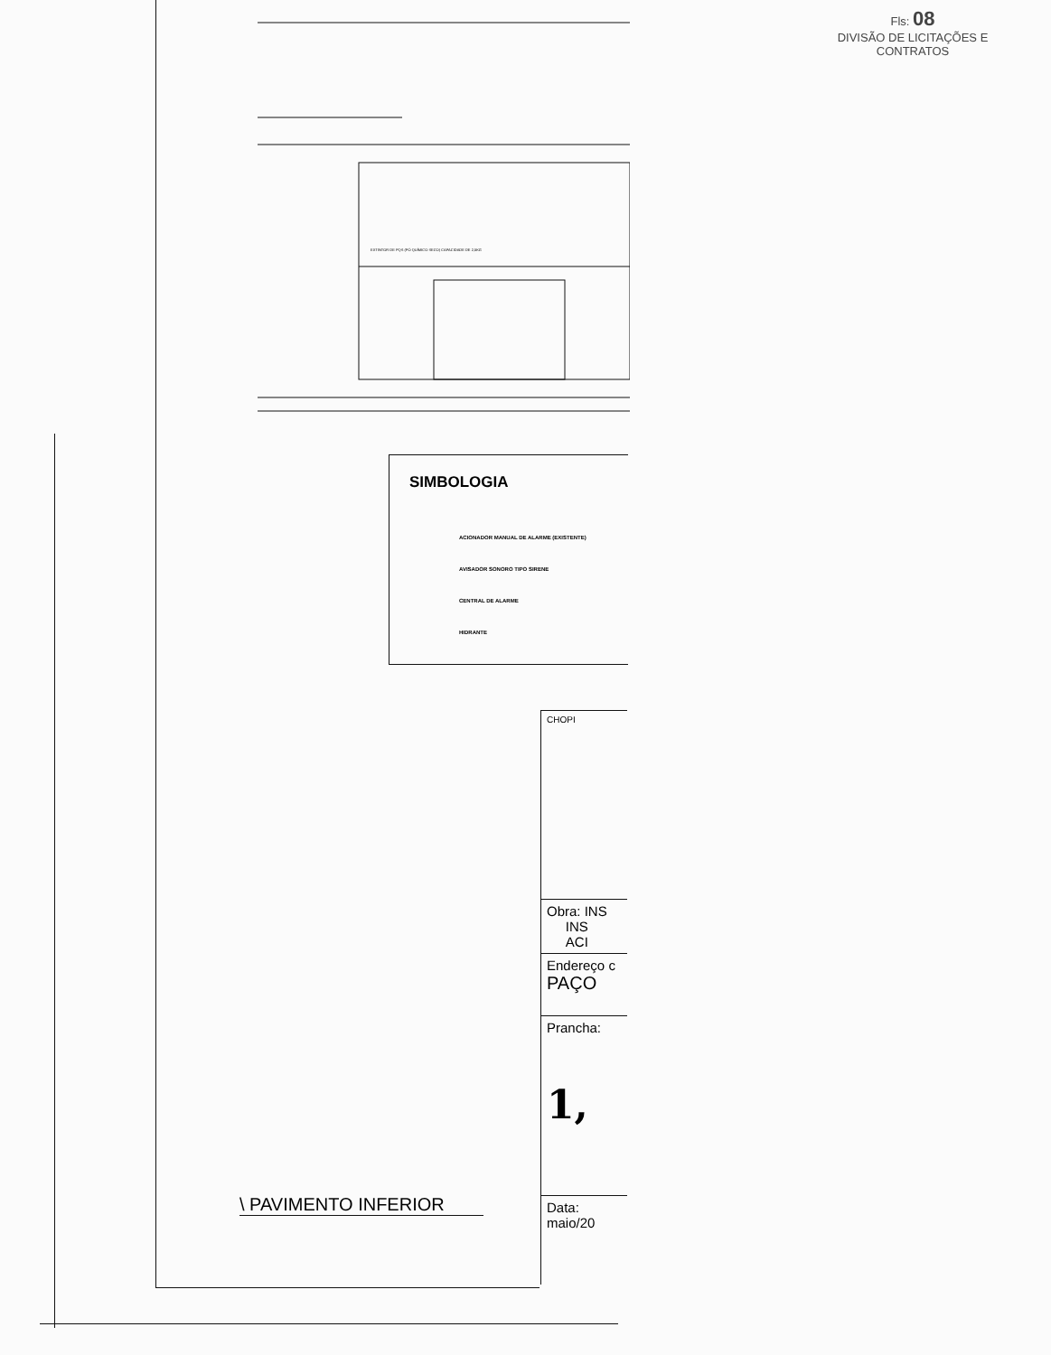Fls: 08
DIVISÃO DE LICITAÇÕES E CONTRATOS
EXTINTOR DE PQS (PÓ QUÍMICO SECO) CAPACIDADE DE 2,5KG
SIMBOLOGIA
ACIONADOR MANUAL DE ALARME (EXISTENTE)
AVISADOR SONORO TIPO SIRENE
CENTRAL DE ALARME
HIDRANTE
CHOPI
Obra: INS
INS
ACI
Endereço c
PAÇO
Prancha:
1,
Data:
maio/20
\ PAVIMENTO INFERIOR